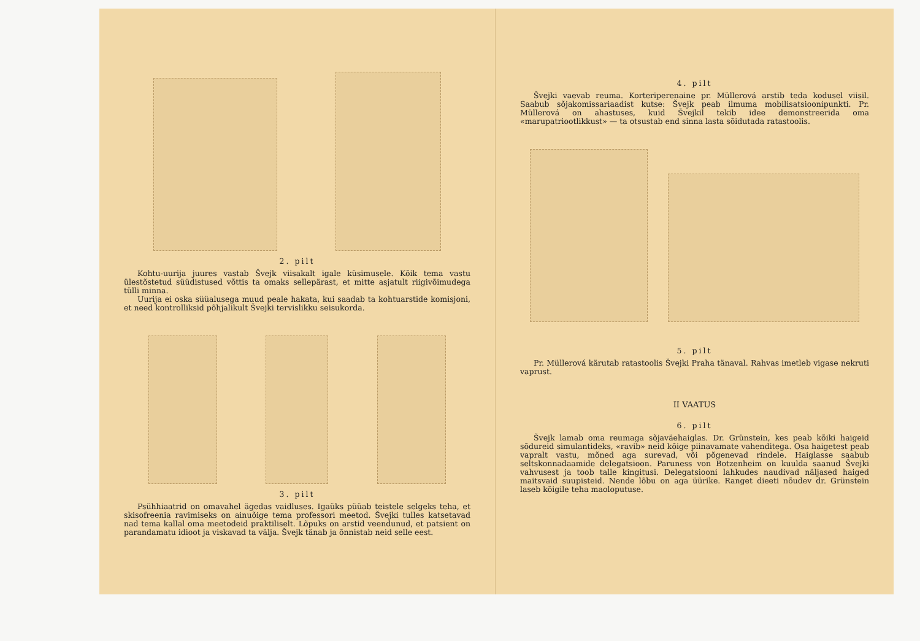2. pilt
Kohtu-uurija juures vastab Švejk viisakalt igale küsimusele. Kõik tema vastu ülestõstetud süüdistused võttis ta omaks sellepärast, et mitte asjatult riigivõimudega tülli minna.
Uurija ei oska süüalusega muud peale hakata, kui saadab ta kohtuarstide komisjoni, et need kontrolliksid põhjalikult Švejki tervislikku seisukorda.
3. pilt
Psühhiaatrid on omavahel ägedas vaidluses. Igaüks püüab teistele selgeks teha, et skisofreenia ravimiseks on ainuõige tema professori meetod. Švejki tulles katsetavad nad tema kallal oma meetodeid praktiliselt. Lõpuks on arstid veendunud, et patsient on parandamatu idioot ja viskavad ta välja. Švejk tänab ja õnnistab neid selle eest.
4. pilt
Švejki vaevab reuma. Korteriperenaine pr. Müllerová arstib teda kodusel viisil. Saabub sõjakomissariaadist kutse: Švejk peab ilmuma mobilisatsioonipunkti. Pr. Müllerová on ahastuses, kuid Švejkil tekib idee demonstreerida oma «marupatriootlikkust» — ta otsustab end sinna lasta sõidutada ratastoolis.
5. pilt
Pr. Müllerová kärutab ratastoolis Švejki Praha tänaval. Rahvas imetleb vigase nekruti vaprust.
II VAATUS
6. pilt
Švejk lamab oma reumaga sõjaväehaiglas. Dr. Grünstein, kes peab kõiki haigeid sõdureid simulantideks, «ravib» neid kõige piinavamate vahenditega. Osa haigetest peab vapralt vastu, mõned aga surevad, või põgenevad rindele. Haiglasse saabub seltskonnadaamide delegatsioon. Paruness von Botzenheim on kuulda saanud Švejki vahvusest ja toob talle kingitusi. Delegatsiooni lahkudes naudivad näljased haiged maitsvaid suupisteid. Nende lõbu on aga üürike. Ranget dieeti nõudev dr. Grünstein laseb kõigile teha maoloputuse.